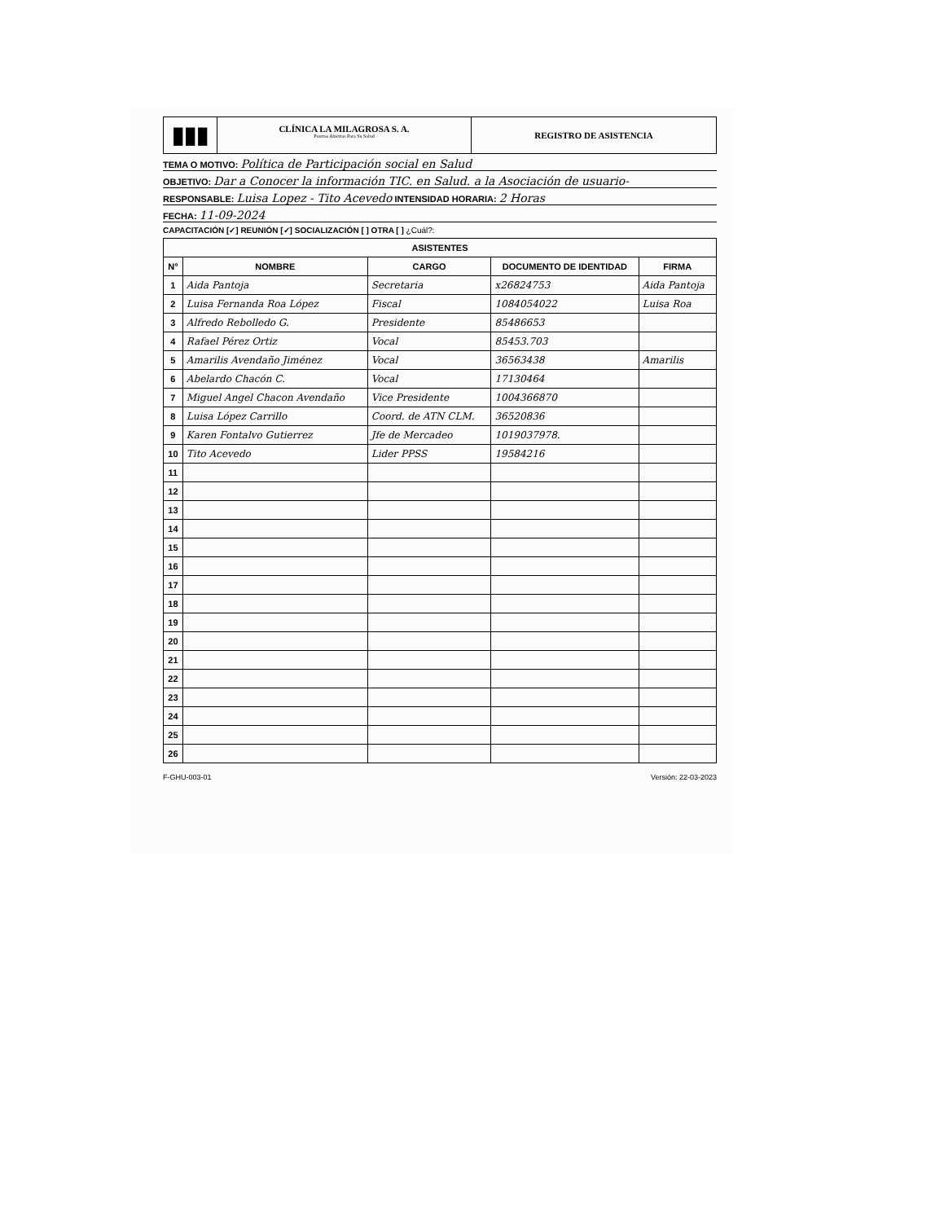▮▮▮
CLÍNICA LA MILAGROSA S. A.
Puertas Abiertas Para Su Salud
REGISTRO DE ASISTENCIA
TEMA O MOTIVO: Política de Participación social en Salud
OBJETIVO: Dar a Conocer la información TIC. en Salud. a la Asociación de usuario-
RESPONSABLE: Luisa Lopez - Tito Acevedo INTENSIDAD HORARIA: 2 Horas
FECHA: 11-09-2024
CAPACITACIÓN [✓] REUNIÓN [✓] SOCIALIZACIÓN [ ] OTRA [ ] ¿Cuál?:
| ASISTENTES | | | | |
| --- | --- | --- | --- | --- |
| N° | NOMBRE | CARGO | DOCUMENTO DE IDENTIDAD | FIRMA |
| 1 | Aida Pantoja | Secretaria | x26824753 | Aida Pantoja |
| 2 | Luisa Fernanda Roa López | Fiscal | 1084054022 | Luisa Roa |
| 3 | Alfredo Rebolledo G. | Presidente | 85486653 | |
| 4 | Rafael Pérez Ortiz | Vocal | 85453.703 | |
| 5 | Amarilis Avendaño Jiménez | Vocal | 36563438 | Amarilis |
| 6 | Abelardo Chacón C. | Vocal | 17130464 | |
| 7 | Miguel Angel Chacon Avendaño | Vice Presidente | 1004366870 | |
| 8 | Luisa López Carrillo | Coord. de ATN CLM. | 36520836 | |
| 9 | Karen Fontalvo Gutierrez | Jfe de Mercadeo | 1019037978. | |
| 10 | Tito Acevedo | Lider PPSS | 19584216 | |
| 11 | | | | |
| 12 | | | | |
| 13 | | | | |
| 14 | | | | |
| 15 | | | | |
| 16 | | | | |
| 17 | | | | |
| 18 | | | | |
| 19 | | | | |
| 20 | | | | |
| 21 | | | | |
| 22 | | | | |
| 23 | | | | |
| 24 | | | | |
| 25 | | | | |
| 26 | | | | |
F-GHU-003-01 Versión: 22-03-2023